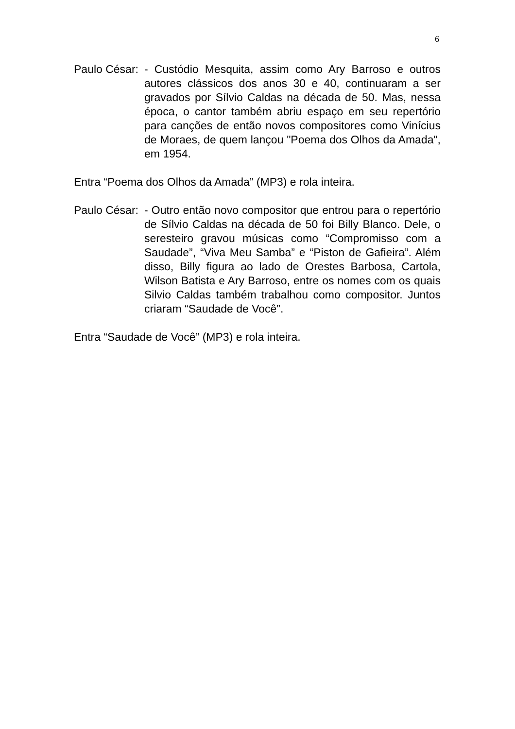6
Paulo César: - Custódio Mesquita, assim como Ary Barroso e outros autores clássicos dos anos 30 e 40, continuaram a ser gravados por Sílvio Caldas na década de 50. Mas, nessa época, o cantor também abriu espaço em seu repertório para canções de então novos compositores como Vinícius de Moraes, de quem lançou "Poema dos Olhos da Amada", em 1954.
Entra “Poema dos Olhos da Amada” (MP3) e rola inteira.
Paulo César: - Outro então novo compositor que entrou para o repertório de Sílvio Caldas na década de 50 foi Billy Blanco. Dele, o seresteiro gravou músicas como “Compromisso com a Saudade”, “Viva Meu Samba” e “Piston de Gafieira”. Além disso, Billy figura ao lado de Orestes Barbosa, Cartola, Wilson Batista e Ary Barroso, entre os nomes com os quais Silvio Caldas também trabalhou como compositor. Juntos criaram “Saudade de Você”.
Entra “Saudade de Você” (MP3) e rola inteira.